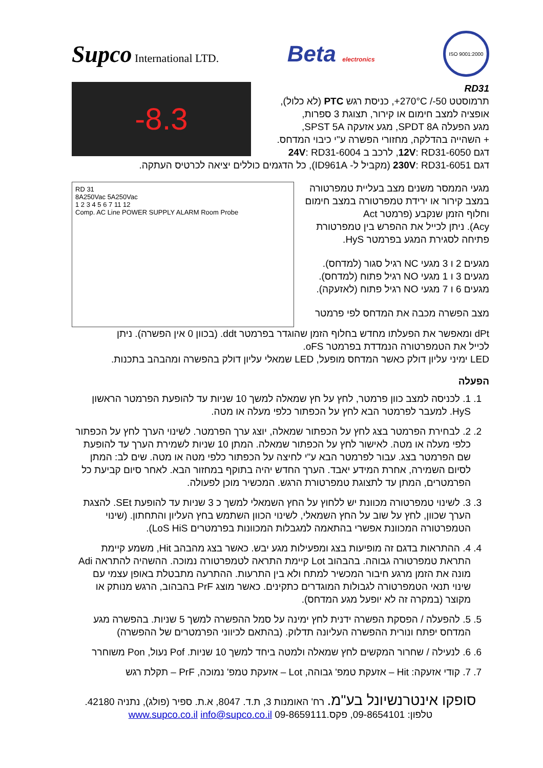Supco International LTD.
Beta electronics
ISO 9001:2000
RD31
תרמוסטט ‎+270°C /-50‎, כניסת רגש PTC (לא כלול),
אופציה למצב חימום או קירור, תצוגת 3 ספרות,
מגע הפעלה SPDT 8A, מגע אזעקה SPST 5A,
+ השהייה בהדלקה, מחזורי הפשרה ע"י כיבוי המדחס.
דגם 12V: RD31-6050, לרכב ב 24V: RD31-6004
-8.3
דגם 230V: RD31-6051 (מקביל ל- ID961A), כל הדגמים כוללים יציאה לכרטיס העתקה.
מגעי הממסר משנים מצב בעליית טמפרטורה
במצב קירור או ירידת טמפרטורה במצב חימום
וחלוף הזמן שנקבע (פרמטר Act
Acy). ניתן לכייל את ההפרש בין טמפרטורת
פתיחה לסגירת המגע בפרמטר HyS.
מגעים 2 ו 3 מגעי NC רגיל סגור (למדחס).
מגעים 3 ו 1 מגעי NO רגיל פתוח (למדחס).
מגעים 6 ו 7 מגעי NO רגיל פתוח (לאזעקה).
מצב הפשרה מכבה את המדחס לפי פרמטר
RD 31
8A250Vac 5A250Vac
1 2 3 4 5 6 7 11 12
Comp. AC Line POWER SUPPLY ALARM Room Probe
dPt ומאפשר את הפעלתו מחדש בחלוף הזמן שהוגדר בפרמטר ddt. (בכוון 0 אין הפשרה). ניתן
לכייל את הטמפרטורה הנמדדת בפרמטר oFS.
LED ימיני עליון דולק כאשר המדחס מופעל, LED שמאלי עליון דולק בהפשרה ומהבהב בתכנות.
הפעלה
1. 1. לכניסה למצב כוון פרמטר, לחץ על חץ שמאלה למשך 10 שניות עד להופעת הפרמטר הראשון HyS. למעבר לפרמטר הבא לחץ על הכפתור כלפי מעלה או מטה.
2. 2. לבחירת הפרמטר בצג לחץ על הכפתור שמאלה, יוצג ערך הפרמטר. לשינוי הערך לחץ על הכפתור כלפי מעלה או מטה. לאישור לחץ על הכפתור שמאלה. המתן 10 שניות לשמירת הערך עד להופעת שם הפרמטר בצג. עבור לפרמטר הבא ע"י לחיצה על הכפתור כלפי מטה או מטה. שים לב: המתן לסיום השמירה, אחרת המידע יאבד. הערך החדש יהיה בתוקף במחזור הבא. לאחר סיום קביעת כל הפרמטרים, המתן עד לתצוגת טמפרטורת הרגש. המכשיר מוכן לפעולה.
3. 3. לשינוי טמפרטורה מכוונת יש ללחוץ על החץ השמאלי למשך כ 3 שניות עד להופעת SEt. להצגת הערך שכוון, לחץ על שוב על החץ השמאלי, לשינוי הכוון השתמש בחץ העליון והתחתון. (שינוי הטמפרטורה המכוונת אפשרי בהתאמה למגבלות המכוונות בפרמטרים LoS HiS).
4. 4. ההתראות בדגם זה מופיעות בצג ומפעילות מגע יבש. כאשר בצג מהבהב Hit, משמע קיימת התראת טמפרטורה גבוהה. בהבהוב Lot קיימת התראה לטמפרטורה נמוכה. ההשהיה להתראה Adi מונה את הזמן מרגע חיבור המכשיר למתח ולא בין התרעות. ההתרעה מתבטלת באופן עצמי עם שינוי תנאי הטמפרטורה לגבולות המוגדרים כתקינים. כאשר מוצג PrF בהבהוב, הרגש מנותק או מקוצר (במקרה זה לא יופעל מגע המדחס).
5. 5. להפעלה / הפסקת הפשרה ידנית לחץ ימינה על סמל ההפשרה למשך 5 שניות. בהפשרה מגע המדחס יפתח ונורית ההפשרה העליונה תדלוק. (בהתאם לכיווני הפרמטרים של ההפשרה)
6. 6. לנעילה / שחרור המקשים לחץ שמאלה ולמטה ביחד למשך 10 שניות. Pof נעול, Pon משוחרר
7. 7. קודי אזעקה: Hit – אזעקת טמפ' גבוהה, Lot – אזעקת טמפ' נמוכה, PrF – תקלת רגש
סופקו אינטרנשיונל בע"מ. רח' האומנות 3, ת.ד. 8047, א.ת. ספיר (פולג), נתניה 42180.
טלפון: 09-8654101, פקס.09-8659111 www.supco.co.il info@supco.co.il